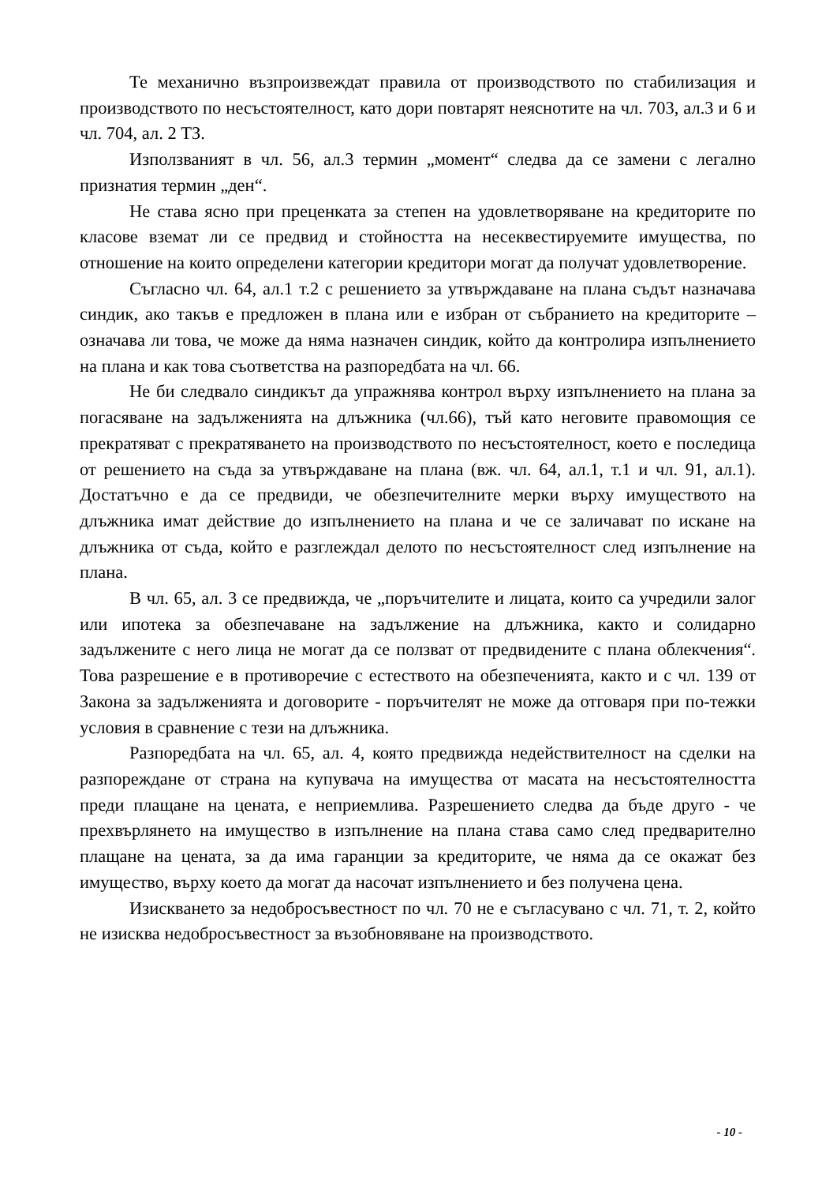Те механично възпроизвеждат правила от производството по стабилизация и производството по несъстоятелност, като дори повтарят неяснотите на чл. 703, ал.3 и 6 и чл. 704, ал. 2 ТЗ.
Използваният в чл. 56, ал.3 термин „момент“ следва да се замени с легално признатия термин „ден“.
Не става ясно при преценката за степен на удовлетворяване на кредиторите по класове вземат ли се предвид и стойността на несеквестируемите имущества, по отношение на които определени категории кредитори могат да получат удовлетворение.
Съгласно чл. 64, ал.1 т.2 с решението за утвърждаване на плана съдът назначава синдик, ако такъв е предложен в плана или е избран от събранието на кредиторите – означава ли това, че може да няма назначен синдик, който да контролира изпълнението на плана и как това съответства на разпоредбата на чл. 66.
Не би следвало синдикът да упражнява контрол върху изпълнението на плана за погасяване на задълженията на длъжника (чл.66), тъй като неговите правомощия се прекратяват с прекратяването на производството по несъстоятелност, което е последица от решението на съда за утвърждаване на плана (вж. чл. 64, ал.1, т.1 и чл. 91, ал.1). Достатъчно е да се предвиди, че обезпечителните мерки върху имуществото на длъжника имат действие до изпълнението на плана и че се заличават по искане на длъжника от съда, който е разглеждал делото по несъстоятелност след изпълнение на плана.
В чл. 65, ал. 3 се предвижда, че „поръчителите и лицата, които са учредили залог или ипотека за обезпечаване на задължение на длъжника, както и солидарно задължените с него лица не могат да се ползват от предвидените с плана облекчения“. Това разрешение е в противоречие с естеството на обезпеченията, както и с чл. 139 от Закона за задълженията и договорите - поръчителят не може да отговаря при по-тежки условия в сравнение с тези на длъжника.
Разпоредбата на чл. 65, ал. 4, която предвижда недействителност на сделки на разпореждане от страна на купувача на имущества от масата на несъстоятелността преди плащане на цената, е неприемлива. Разрешението следва да бъде друго - че прехвърлянето на имущество в изпълнение на плана става само след предварително плащане на цената, за да има гаранции за кредиторите, че няма да се окажат без имущество, върху което да могат да насочат изпълнението и без получена цена.
Изискването за недобросъвестност по чл. 70 не е съгласувано с чл. 71, т. 2, който не изисква недобросъвестност за възобновяване на производството.
- 10 -